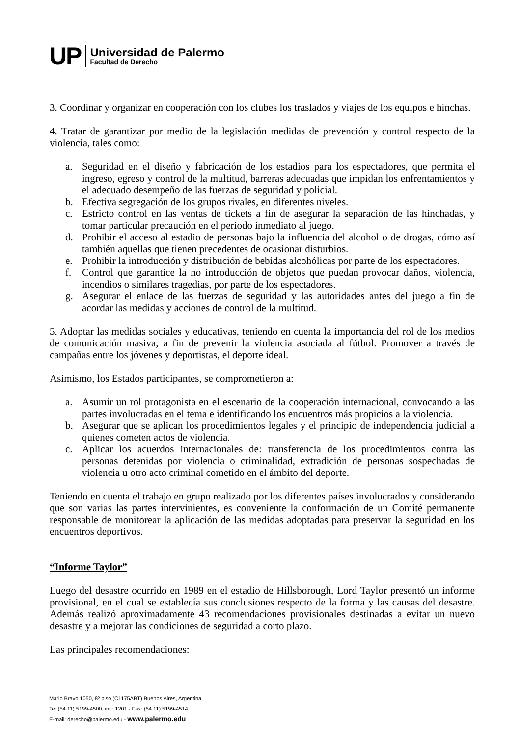UP
Universidad de Palermo
Facultad de Derecho
3. Coordinar y organizar en cooperación con los clubes los traslados y viajes de los equipos e hinchas.
4. Tratar de garantizar por medio de la legislación medidas de prevención y control respecto de la violencia, tales como:
a. Seguridad en el diseño y fabricación de los estadios para los espectadores, que permita el ingreso, egreso y control de la multitud, barreras adecuadas que impidan los enfrentamientos y el adecuado desempeño de las fuerzas de seguridad y policial.
b. Efectiva segregación de los grupos rivales, en diferentes niveles.
c. Estricto control en las ventas de tickets a fin de asegurar la separación de las hinchadas, y tomar particular precaución en el periodo inmediato al juego.
d. Prohibir el acceso al estadio de personas bajo la influencia del alcohol o de drogas, cómo así también aquellas que tienen precedentes de ocasionar disturbios.
e. Prohibir la introducción y distribución de bebidas alcohólicas por parte de los espectadores.
f. Control que garantice la no introducción de objetos que puedan provocar daños, violencia, incendios o similares tragedias, por parte de los espectadores.
g. Asegurar el enlace de las fuerzas de seguridad y las autoridades antes del juego a fin de acordar las medidas y acciones de control de la multitud.
5. Adoptar las medidas sociales y educativas, teniendo en cuenta la importancia del rol de los medios de comunicación masiva, a fin de prevenir la violencia asociada al fútbol. Promover a través de campañas entre los jóvenes y deportistas, el deporte ideal.
Asimismo, los Estados participantes, se comprometieron a:
a. Asumir un rol protagonista en el escenario de la cooperación internacional, convocando a las partes involucradas en el tema e identificando los encuentros más propicios a la violencia.
b. Asegurar que se aplican los procedimientos legales y el principio de independencia judicial a quienes cometen actos de violencia.
c. Aplicar los acuerdos internacionales de: transferencia de los procedimientos contra las personas detenidas por violencia o criminalidad, extradición de personas sospechadas de violencia u otro acto criminal cometido en el ámbito del deporte.
Teniendo en cuenta el trabajo en grupo realizado por los diferentes países involucrados y considerando que son varias las partes intervinientes, es conveniente la conformación de un Comité permanente responsable de monitorear la aplicación de las medidas adoptadas para preservar la seguridad en los encuentros deportivos.
“Informe Taylor”
Luego del desastre ocurrido en 1989 en el estadio de Hillsborough, Lord Taylor presentó un informe provisional, en el cual se establecía sus conclusiones respecto de la forma y las causas del desastre. Además realizó aproximadamente 43 recomendaciones provisionales destinadas a evitar un nuevo desastre y a mejorar las condiciones de seguridad a corto plazo.
Las principales recomendaciones:
Mario Bravo 1050, 8º piso (C1175ABT) Buenos Aires, Argentina
Te: (54 11) 5199-4500, int.: 1201 - Fax: (54 11) 5199-4514
E-mail: derecho@palermo.edu - www.palermo.edu